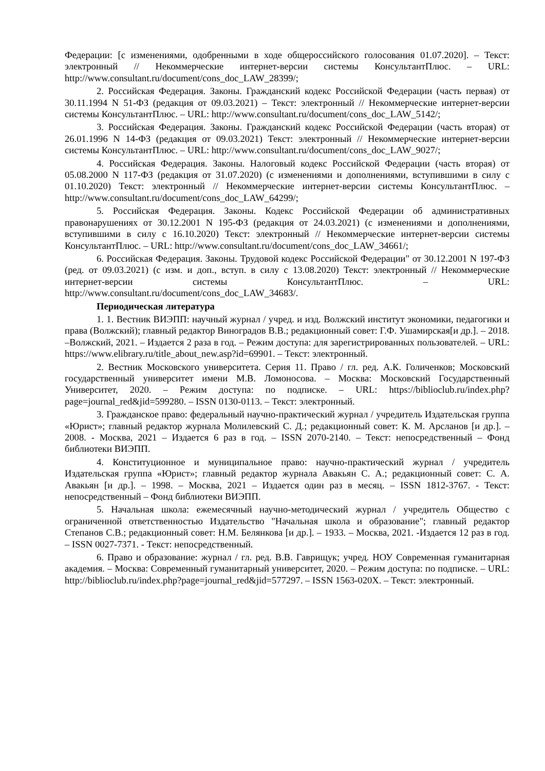Федерации: [с изменениями, одобренными в ходе общероссийского голосования 01.07.2020]. – Текст: электронный // Некоммерческие интернет-версии системы КонсультантПлюс. – URL: http://www.consultant.ru/document/cons_doc_LAW_28399/;
2. Российская Федерация. Законы. Гражданский кодекс Российской Федерации (часть первая) от 30.11.1994 N 51-ФЗ (редакция от 09.03.2021) – Текст: электронный // Некоммерческие интернет-версии системы КонсультантПлюс. – URL: http://www.consultant.ru/document/cons_doc_LAW_5142/;
3. Российская Федерация. Законы. Гражданский кодекс Российской Федерации (часть вторая) от 26.01.1996 N 14-ФЗ (редакция от 09.03.2021) Текст: электронный // Некоммерческие интернет-версии системы КонсультантПлюс. – URL: http://www.consultant.ru/document/cons_doc_LAW_9027/;
4. Российская Федерация. Законы. Налоговый кодекс Российской Федерации (часть вторая) от 05.08.2000 N 117-ФЗ (редакция от 31.07.2020) (с изменениями и дополнениями, вступившими в силу с 01.10.2020) Текст: электронный // Некоммерческие интернет-версии системы КонсультантПлюс. – http://www.consultant.ru/document/cons_doc_LAW_64299/;
5. Российская Федерация. Законы. Кодекс Российской Федерации об административных правонарушениях от 30.12.2001 N 195-ФЗ (редакция от 24.03.2021) (с изменениями и дополнениями, вступившими в силу с 16.10.2020) Текст: электронный // Некоммерческие интернет-версии системы КонсультантПлюс. – URL: http://www.consultant.ru/document/cons_doc_LAW_34661/;
6. Российская Федерация. Законы. Трудовой кодекс Российской Федерации" от 30.12.2001 N 197-ФЗ (ред. от 09.03.2021) (с изм. и доп., вступ. в силу с 13.08.2020) Текст: электронный // Некоммерческие интернет-версии системы КонсультантПлюс. – URL: http://www.consultant.ru/document/cons_doc_LAW_34683/.
Периодическая литература
1. 1. Вестник ВИЭПП: научный журнал / учред. и изд. Волжский институт экономики, педагогики и права (Волжский); главный редактор Виноградов В.В.; редакционный совет: Г.Ф. Ушамирская[и др.]. – 2018. –Волжский, 2021. – Издается 2 раза в год. – Режим доступа: для зарегистрированных пользователей. – URL: https://www.elibrary.ru/title_about_new.asp?id=69901. – Текст: электронный.
2. Вестник Московского университета. Серия 11. Право / гл. ред. А.К. Голиченков; Московский государственный университет имени М.В. Ломоносова. – Москва: Московский Государственный Университет, 2020. – Режим доступа: по подписке. – URL: https://biblioclub.ru/index.php?page=journal_red&jid=599280. – ISSN 0130-0113. – Текст: электронный.
3. Гражданское право: федеральный научно-практический журнал / учредитель Издательская группа «Юрист»; главный редактор журнала Молилевский С. Д.; редакционный совет: К. М. Арсланов [и др.]. – 2008. - Москва, 2021 – Издается 6 раз в год. – ISSN 2070-2140. – Текст: непосредственный – Фонд библиотеки ВИЭПП.
4. Конституционное и муниципальное право: научно-практический журнал / учредитель Издательская группа «Юрист»; главный редактор журнала Авакьян С. А.; редакционный совет: С. А. Авакьян [и др.]. – 1998. – Москва, 2021 – Издается один раз в месяц. – ISSN 1812-3767. - Текст: непосредственный – Фонд библиотеки ВИЭПП.
5. Начальная школа: ежемесячный научно-методический журнал / учредитель Общество с ограниченной ответственностью Издательство "Начальная школа и образование"; главный редактор Степанов С.В.; редакционный совет: Н.М. Белянкова [и др.]. – 1933. – Москва, 2021. -Издается 12 раз в год. – ISSN 0027-7371. - Текст: непосредственный.
6. Право и образование: журнал / гл. ред. В.В. Гаврищук; учред. НОУ Современная гуманитарная академия. – Москва: Современный гуманитарный университет, 2020. – Режим доступа: по подписке. – URL: http://biblioclub.ru/index.php?page=journal_red&jid=577297. – ISSN 1563-020X. – Текст: электронный.